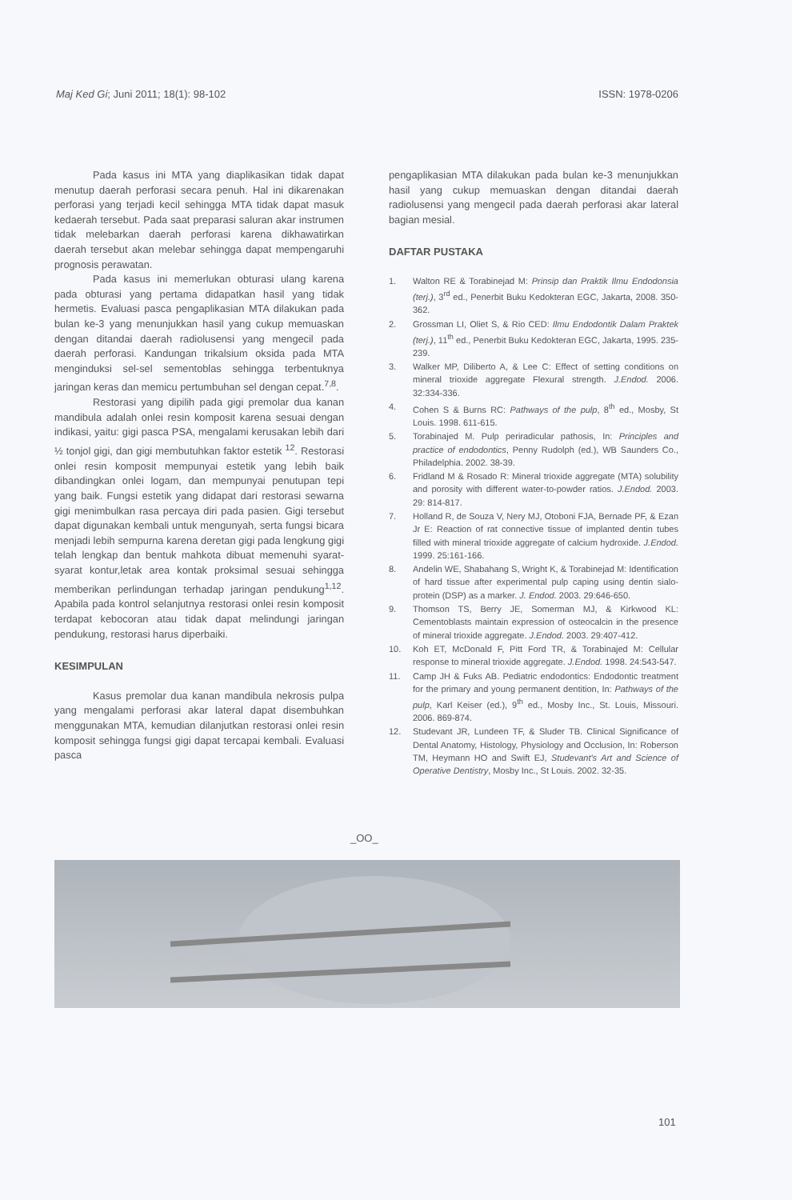Maj Ked Gi; Juni 2011; 18(1): 98-102 ISSN: 1978-0206
Pada kasus ini MTA yang diaplikasikan tidak dapat menutup daerah perforasi secara penuh. Hal ini dikarenakan perforasi yang terjadi kecil sehingga MTA tidak dapat masuk kedaerah tersebut. Pada saat preparasi saluran akar instrumen tidak melebarkan daerah perforasi karena dikhawatirkan daerah tersebut akan melebar sehingga dapat mempengaruhi prognosis perawatan.
Pada kasus ini memerlukan obturasi ulang karena pada obturasi yang pertama didapatkan hasil yang tidak hermetis. Evaluasi pasca pengaplikasian MTA dilakukan pada bulan ke-3 yang menunjukkan hasil yang cukup memuaskan dengan ditandai daerah radiolusensi yang mengecil pada daerah perforasi. Kandungan trikalsium oksida pada MTA menginduksi sel-sel sementoblas sehingga terbentuknya jaringan keras dan memicu pertumbuhan sel dengan cepat.<sup>7,8</sup>.
Restorasi yang dipilih pada gigi premolar dua kanan mandibula adalah onlei resin komposit karena sesuai dengan indikasi, yaitu: gigi pasca PSA, mengalami kerusakan lebih dari ½ tonjol gigi, dan gigi membutuhkan faktor estetik <sup>12</sup>. Restorasi onlei resin komposit mempunyai estetik yang lebih baik dibandingkan onlei logam, dan mempunyai penutupan tepi yang baik. Fungsi estetik yang didapat dari restorasi sewarna gigi menimbulkan rasa percaya diri pada pasien. Gigi tersebut dapat digunakan kembali untuk mengunyah, serta fungsi bicara menjadi lebih sempurna karena deretan gigi pada lengkung gigi telah lengkap dan bentuk mahkota dibuat memenuhi syarat-syarat kontur,letak area kontak proksimal sesuai sehingga memberikan perlindungan terhadap jaringan pendukung<sup>1,12</sup>. Apabila pada kontrol selanjutnya restorasi onlei resin komposit terdapat kebocoran atau tidak dapat melindungi jaringan pendukung, restorasi harus diperbaiki.
KESIMPULAN
Kasus premolar dua kanan mandibula nekrosis pulpa yang mengalami perforasi akar lateral dapat disembuhkan menggunakan MTA, kemudian dilanjutkan restorasi onlei resin komposit sehingga fungsi gigi dapat tercapai kembali. Evaluasi pasca
pengaplikasian MTA dilakukan pada bulan ke-3 menunjukkan hasil yang cukup memuaskan dengan ditandai daerah radiolusensi yang mengecil pada daerah perforasi akar lateral bagian mesial.
DAFTAR PUSTAKA
1. Walton RE & Torabinejad M: Prinsip dan Praktik Ilmu Endodonsia (terj.), 3<sup>rd</sup> ed., Penerbit Buku Kedokteran EGC, Jakarta, 2008. 350-362.
2. Grossman LI, Oliet S, & Rio CED: Ilmu Endodontik Dalam Praktek (terj.), 11<sup>th</sup> ed., Penerbit Buku Kedokteran EGC, Jakarta, 1995. 235-239.
3. Walker MP, Diliberto A, & Lee C: Effect of setting conditions on mineral trioxide aggregate Flexural strength. J.Endod. 2006. 32:334-336.
4. Cohen S & Burns RC: Pathways of the pulp, 8<sup>th</sup> ed., Mosby, St Louis. 1998. 611-615.
5. Torabinajed M. Pulp periradicular pathosis, In: Principles and practice of endodontics, Penny Rudolph (ed.), WB Saunders Co., Philadelphia. 2002. 38-39.
6. Fridland M & Rosado R: Mineral trioxide aggregate (MTA) solubility and porosity with different water-to-powder ratios. J.Endod. 2003. 29: 814-817.
7. Holland R, de Souza V, Nery MJ, Otoboni FJA, Bernade PF, & Ezan Jr E: Reaction of rat connective tissue of implanted dentin tubes filled with mineral trioxide aggregate of calcium hydroxide. J.Endod. 1999. 25:161-166.
8. Andelin WE, Shabahang S, Wright K, & Torabinejad M: Identification of hard tissue after experimental pulp caping using dentin sialo-protein (DSP) as a marker. J. Endod. 2003. 29:646-650.
9. Thomson TS, Berry JE, Somerman MJ, & Kirkwood KL: Cementoblasts maintain expression of osteocalcin in the presence of mineral trioxide aggregate. J.Endod. 2003. 29:407-412.
10. Koh ET, McDonald F, Pitt Ford TR, & Torabinajed M: Cellular response to mineral trioxide aggregate. J.Endod. 1998. 24:543-547.
11. Camp JH & Fuks AB. Pediatric endodontics: Endodontic treatment for the primary and young permanent dentition, In: Pathways of the pulp, Karl Keiser (ed.), 9<sup>th</sup> ed., Mosby Inc., St. Louis, Missouri. 2006. 869-874.
12. Studevant JR, Lundeen TF, & Sluder TB. Clinical Significance of Dental Anatomy, Histology, Physiology and Occlusion, In: Roberson TM, Heymann HO and Swift EJ, Studevant's Art and Science of Operative Dentistry, Mosby Inc., St Louis. 2002. 32-35.
_OO_
101